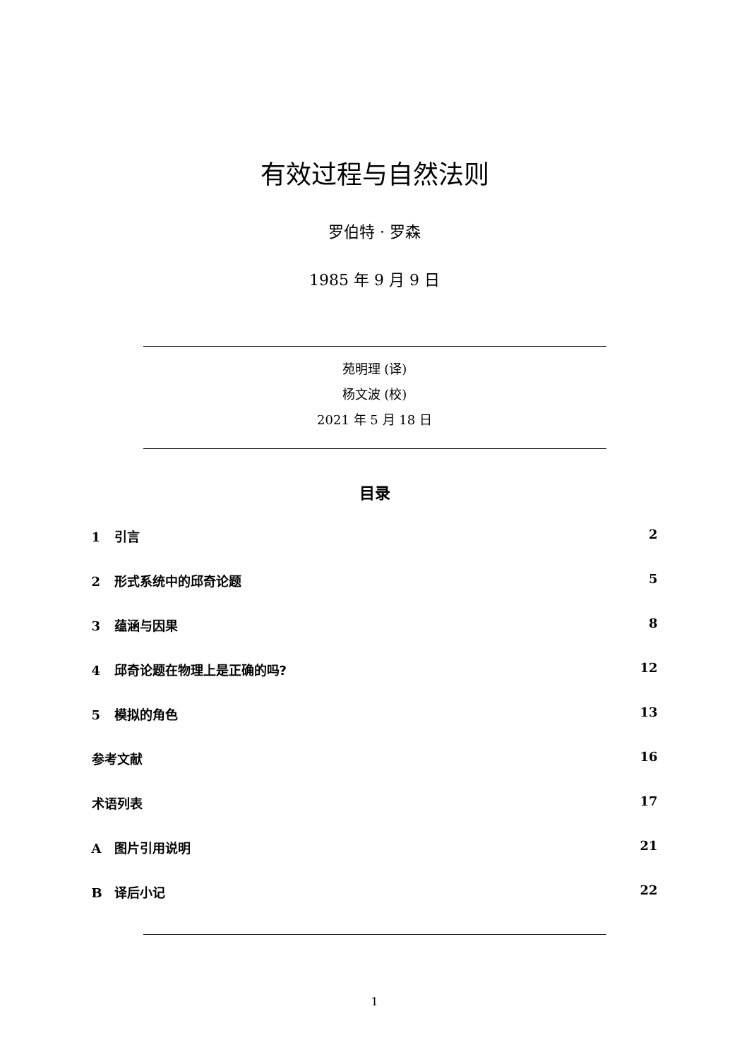有效过程与自然法则
罗伯特 · 罗森
1985 年 9 月 9 日
苑明理 (译)
杨文波 (校)
2021 年 5 月 18 日
目录
1 引言 2
2 形式系统中的邱奇论题 5
3 蕴涵与因果 8
4 邱奇论题在物理上是正确的吗? 12
5 模拟的角色 13
参考文献 16
术语列表 17
A图片引用说明 21
B译后小记 22
1